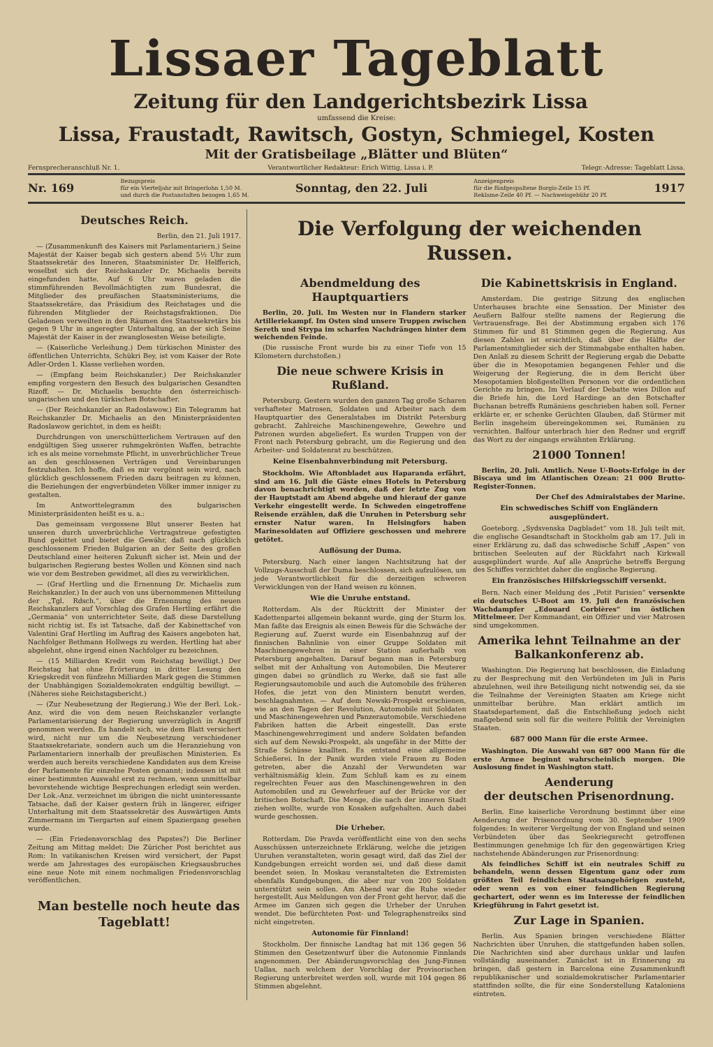Lissaer Tageblatt
Zeitung für den Landgerichtsbezirk Lissa
umfassend die Kreise:
Lissa, Fraustadt, Rawitsch, Gostyn, Schmiegel, Kosten
Mit der Gratisbeilage „Blätter und Blüten“
Fernsprecheranschluß Nr. 1. Verantwortlicher Redakteur: Erich Wittig, Lissa i. P. Telegr.-Adresse: Tageblatt Lissa.
Nr. 169 Bezugspreis
für ein Vierteljahr mit Bringerlohn 1,50 M.
und durch die Postanstalten bezogen 1,65 M. Sonntag, den 22. Juli Anzeigenpreis
für die fünfgespaltene Borgis-Zeile 15 Pf.
Reklame-Zeile 40 Pf. — Nachweisgebühr 20 Pf. 1917
Deutsches Reich.
Berlin, den 21. Juli 1917.
— (Zusammenkunft des Kaisers mit Parlamentariern.) Seine Majestät der Kaiser begab sich gestern abend 5½ Uhr zum Staatssekretär des Inneren, Staatsminister Dr. Helfferich, woselbst sich der Reichskanzler Dr. Michaelis bereits eingefunden hatte. Auf 6 Uhr waren geladen die stimmführenden Bevollmächtigten zum Bundesrat, die Mitglieder des preußischen Staatsministeriums, die Staatssekretäre, das Präsidium des Reichstages und die führenden Mitglieder der Reichstagsfraktionen. Die Geladenen verweilten in den Räumen des Staatssekretärs bis gegen 9 Uhr in angeregter Unterhaltung, an der sich Seine Majestät der Kaiser in der zwanglosesten Weise beteiligte.
— (Kaiserliche Verleihung.) Dem türkischen Minister des öffentlichen Unterrichts, Schükri Bey, ist vom Kaiser der Rote Adler-Orden 1. Klasse verliehen worden.
— (Empfang beim Reichskanzler.) Der Reichskanzler empfing vorgestern den Besuch des bulgarischen Gesandten Rizoff. — Dr. Michaelis besuchte den österreichisch-ungarischen und den türkischen Botschafter.
— (Der Reichskanzler an Radoslawow.) Ein Telegramm hat Reichskanzler Dr. Michaelis an den Ministerpräsidenten Radoslawow gerichtet, in dem es heißt:
Durchdrungen von unerschütterlichem Vertrauen auf den endgültigen Sieg unserer ruhmgekrönten Waffen, betrachte ich es als meine vornehmste Pflicht, in unverbrüchlicher Treue an den geschlossenen Verträgen und Vereinbarungen festzuhalten. Ich hoffe, daß es mir vergönnt sein wird, nach glücklich geschlossenem Frieden dazu beitragen zu können, die Beziehungen der engverbündeten Völker immer inniger zu gestalten.
Im Antworttelegramm des bulgarischen Ministerpräsidenten heißt es u. a.:
Das gemeinsam vergossene Blut unserer Besten hat unseren durch unverbrüchliche Vertragstreue gefestigten Bund gekittet und bietet die Gewähr, daß nach glücklich geschlossenem Frieden Bulgarien an der Seite des großen Deutschland einer heiteren Zukunft sicher ist. Mein und der bulgarischen Regierung bestes Wollen und Können sind nach wie vor dem Bestreben gewidmet, all dies zu verwirklichen.
— (Graf Hertling und die Ernennung Dr. Michaelis zum Reichskanzler.) In der auch von uns übernommenen Mitteilung der „Tgl. Rdsch.“, über die Ernennung des neuen Reichskanzlers auf Vorschlag des Grafen Hertling erfährt die „Germania“ von unterrichteter Seite, daß diese Darstellung nicht richtig ist. Es ist Tatsache, daß der Kabinettschef von Valentini Graf Hertling im Auftrag des Kaisers angeboten hat, Nachfolger Bethmann Hollwegs zu werden. Hertling hat aber abgelehnt, ohne irgend einen Nachfolger zu bezeichnen.
— (15 Milliarden Kredit vom Reichstag bewilligt.) Der Reichstag hat ohne Erörterung in dritter Lesung den Kriegskredit von fünfzehn Milliarden Mark gegen die Stimmen der Unabhängigen Sozialdemokraten endgültig bewilligt. — (Näheres siehe Reichstagsbericht.)
— (Zur Neubesetzung der Regierung.) Wie der Berl. Lok.-Anz. wird die von dem neuen Reichskanzler verlangte Parlamentarisierung der Regierung unverzüglich in Angriff genommen werden. Es handelt sich, wie dem Blatt versichert wird, nicht nur um die Neubesetzung verschiedener Staatssekretariate, sondern auch um die Heranziehung von Parlamentariern innerhalb der preußischen Ministerien. Es werden auch bereits verschiedene Kandidaten aus dem Kreise der Parlamente für einzelne Posten genannt; indessen ist mit einer bestimmten Auswahl erst zu rechnen, wenn unmittelbar bevorstehende wichtige Besprechungen erledigt sein werden. Der Lok.-Anz. verzeichnet im übrigen die nicht uninteressante Tatsache, daß der Kaiser gestern früh in längerer, eifriger Unterhaltung mit dem Staatssekretär des Auswärtigen Amts Zimmermann im Tiergarten auf einem Spaziergang gesehen wurde.
— (Ein Friedensvorschlag des Papstes?) Die Berliner Zeitung am Mittag meldet: Die Züricher Post berichtet aus Rom: In vatikanischen Kreisen wird versichert, der Papst werde am Jahrestages des europäischen Kriegsausbruches eine neue Note mit einem nochmaligen Friedensvorschlag veröffentlichen.
Man bestelle noch heute das Tageblatt!
Die Verfolgung der weichenden Russen.
Abendmeldung des Hauptquartiers
Berlin, 20. Juli. Im Westen nur in Flandern starker Artilleriekampf. Im Osten sind unsere Truppen zwischen Sereth und Strypa im scharfen Nachdrängen hinter dem weichenden Feinde.
(Die russische Front wurde bis zu einer Tiefe von 15 Kilometern durchstoßen.)
Die neue schwere Krisis in Rußland.
Petersburg. Gestern wurden den ganzen Tag große Scharen verhafteter Matrosen, Soldaten und Arbeiter nach dem Hauptquartier des Generalstabes im Distrikt Petersburg gebracht. Zahlreiche Maschinengewehre, Gewehre und Patronen wurden abgeliefert. Es wurden Truppen von der Front nach Petersburg gebracht, um die Regierung und den Arbeiter- und Soldatenrat zu beschützen.
Keine Eisenbahnverbindung mit Petersburg.
Stockholm. Wie Aftonbladet aus Haparanda erfährt, sind am 16. Juli die Gäste eines Hotels in Petersburg davon benachrichtigt worden, daß der letzte Zug von der Hauptstadt am Abend abgehe und hierauf der ganze Verkehr eingestellt werde. In Schweden eingetroffene Reisende erzählen, daß die Unruhen in Petersburg sehr ernster Natur waren. In Helsingfors haben Marinesoldaten auf Offiziere geschossen und mehrere getötet.
Auflösung der Duma.
Petersburg. Nach einer langen Nachtsitzung hat der Vollzugs-Ausschuß der Duma beschlossen, sich aufzulösen, um jede Verantwortlichkeit für die derzeitigen schweren Verwicklungen von der Hand weisen zu können.
Wie die Unruhe entstand.
Rotterdam. Als der Rücktritt der Minister der Kadettenpartei allgemein bekannt wurde, ging der Sturm los. Man faßte das Ereignis als einen Beweis für die Schwäche der Regierung auf. Zuerst wurde ein Eisenbahnzug auf der finnischen Bahnlinie von einer Gruppe Soldaten mit Maschinengewehren in einer Station außerhalb von Petersburg angehalten. Darauf begann man in Petersburg selbst mit der Anhaltung von Automobilen. Die Meuterer gingen dabei so gründlich zu Werke, daß sie fast alle Regierungsautomobile und auch die Automobile des früheren Hofes, die jetzt von den Ministern benutzt werden, beschlagnahmten. — Auf dem Newski-Prospekt erschienen, wie an den Tagen der Revolution, Automobile mit Soldaten und Maschinengewehren und Panzerautomobile. Verschiedene Fabriken hatten die Arbeit eingestellt. Das erste Maschinengewehrregiment und andere Soldaten befanden sich auf dem Newski-Prospekt, als ungefähr in der Mitte der Straße Schüsse knallten. Es entstand eine allgemeine Schießerei. In der Panik wurden viele Frauen zu Boden getreten, aber die Anzahl der Verwundeten war verhältnismäßig klein. Zum Schluß kam es zu einem regelrechten Feuer aus den Maschinengewehren in den Automobilen und zu Gewehrfeuer auf der Brücke vor der britischen Botschaft. Die Menge, die nach der inneren Stadt ziehen wollte, wurde von Kosaken aufgehalten. Auch dabei wurde geschossen.
Die Urheber.
Rotterdam. Die Pravda veröffentlicht eine von den sechs Ausschüssen unterzeichnete Erklärung, welche die jetzigen Unruhen veranstalteten, worin gesagt wird, daß das Ziel der Kundgebungen erreicht worden sei, und daß diese damit beendet seien. In Moskau veranstalteten die Extremisten ebenfalls Kundgebungen, die aber nur von 200 Soldaten unterstützt sein sollen. Am Abend war die Ruhe wieder hergestellt. Aus Meldungen von der Front geht hervor, daß die Armee im Ganzen sich gegen die Urheber der Unruhen wendet. Die befürchteten Post- und Telegraphenstreiks sind nicht eingetreten.
Autonomie für Finnland!
Stockholm. Der finnische Landtag hat mit 136 gegen 56 Stimmen den Gesetzentwurf über die Autonomie Finnlands angenommen. Der Abänderungsvorschlag des Jung-Finnen Uallas, nach welchem der Vorschlag der Provisorischen Regierung unterbreitet werden soll, wurde mit 104 gegen 86 Stimmen abgelehnt.
Die Kabinettskrisis in England.
Amsterdam. Die gestrige Sitzung des englischen Unterhauses brachte eine Sensation. Der Minister des Aeußern Balfour stellte namens der Regierung die Vertrauensfrage. Bei der Abstimmung ergaben sich 176 Stimmen für und 81 Stimmen gegen die Regierung. Aus diesen Zahlen ist ersichtlich, daß über die Hälfte der Parlamentsmitglieder sich der Stimmabgabe enthalten haben. Den Anlaß zu diesem Schritt der Regierung ergab die Debatte über die in Mesopotamien begangenen Fehler und die Weigerung der Regierung, die in dem Bericht über Mesopotamien bloßgestellten Personen vor die ordentlichen Gerichte zu bringen. Im Verlauf der Debatte wies Dillon auf die Briefe hin, die Lord Hardinge an den Botschafter Buchanan betreffs Rumäniens geschrieben haben soll. Ferner erklärte er, er schenke Gerüchten Glauben, daß Stürmer mit Berlin insgeheim übereingekommen sei, Rumänien zu vernichten. Balfour unterbrach hier den Redner und ergriff das Wort zu der eingangs erwähnten Erklärung.
21000 Tonnen!
Berlin, 20. Juli. Amtlich. Neue U-Boots-Erfolge in der Biscaya und im Atlantischen Ozean: 21 000 Brutto-Register-Tonnen.
Der Chef des Admiralstabes der Marine.
Ein schwedisches Schiff von Engländern ausgeplündert.
Goeteborg. „Sydsvenska Dagbladet“ vom 18. Juli teilt mit, die englische Gesandtschaft in Stockholm gab am 17. Juli in einer Erklärung zu, daß das schwedische Schiff „Aspen“ von britischen Seeleuten auf der Rückfahrt nach Kirkwall ausgeplündert wurde. Auf alle Ansprüche betreffs Bergung des Schiffes verzichtet daher die englische Regierung.
Ein französisches Hilfskriegsschiff versenkt.
Bern. Nach einer Meldung des „Petit Parisien“ versenkte ein deutsches U-Boot am 19. Juli den französischen Wachdampfer „Edouard Corbières“ im östlichen Mittelmeer. Der Kommandant, ein Offizier und vier Matrosen sind umgekommen.
Amerika lehnt Teilnahme an der Balkankonferenz ab.
Washington. Die Regierung hat beschlossen, die Einladung zu der Besprechung mit den Verbündeten im Juli in Paris abzulehnen, weil ihre Beteiligung nicht notwendig sei, da sie die Teilnahme der Vereinigten Staaten am Kriege nicht unmittelbar berühre. Man erklärt amtlich im Staatsdepartement, daß die Entschließung jedoch nicht maßgebend sein soll für die weitere Politik der Vereinigten Staaten.
687 000 Mann für die erste Armee.
Washington. Die Auswahl von 687 000 Mann für die erste Armee beginnt wahrscheinlich morgen. Die Auslosung findet in Washington statt.
Aenderung
der deutschen Prisenordnung.
Berlin. Eine kaiserliche Verordnung bestimmt über eine Aenderung der Prisenordnung vom 30. September 1909 folgendes: In weiterer Vergeltung der von England und seinen Verbündeten über das Seekriegsrecht getroffenen Bestimmungen genehmige Ich für den gegenwärtigen Krieg nachstehende Abänderungen zur Prisenordnung:
Als feindliches Schiff ist ein neutrales Schiff zu behandeln, wenn dessen Eigentum ganz oder zum größten Teil feindlichen Staatsangehörigen zusteht, oder wenn es von einer feindlichen Regierung gechartert, oder wenn es im Interesse der feindlichen Kriegführung in Fahrt gesetzt ist.
Zur Lage in Spanien.
Berlin. Aus Spanien bringen verschiedene Blätter Nachrichten über Unruhen, die stattgefunden haben sollen. Die Nachrichten sind aber durchaus unklar und laufen vollständig auseinander. Zunächst ist in Erinnerung zu bringen, daß gestern in Barcelona eine Zusammenkunft republikanischer und sozialdemokratischer Parlamentarier stattfinden sollte, die für eine Sonderstellung Kataloniens eintreten.